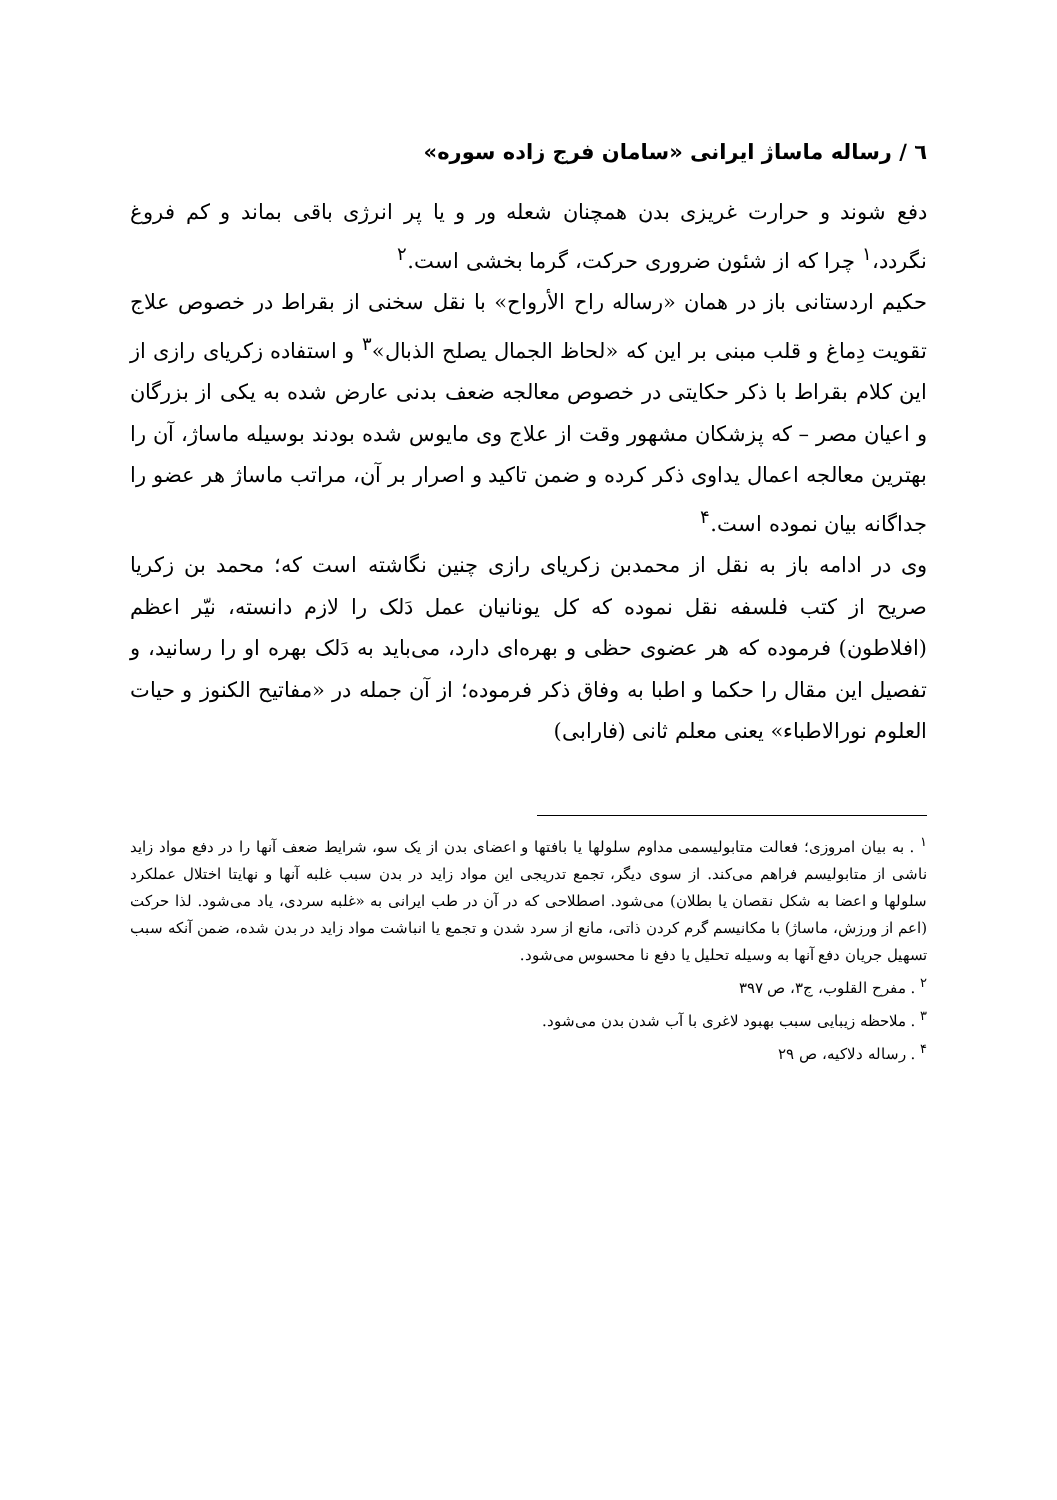٦ / رساله ماساژ ایرانی «سامان فرج زاده سوره»
دفع شوند و حرارت غریزی بدن همچنان شعله ور و یا پر انرژی باقی بماند و کم فروغ نگردد،<sup>۱</sup> چرا که از شئون ضروری حرکت، گرما بخشی است.<sup>۲</sup>
حکیم اردستانی باز در همان «رساله راح الأرواح» با نقل سخنی از بقراط در خصوص علاج تقویت دِماغ و قلب مبنی بر این که «لحاظ الجمال یصلح الذبال»<sup>۳</sup> و استفاده زکریای رازی از این کلام بقراط با ذکر حکایتی در خصوص معالجه ضعف بدنی عارض شده به یکی از بزرگان و اعیان مصر – که پزشکان مشهور وقت از علاج وی مایوس شده بودند بوسیله ماساژ، آن را بهترین معالجه اعمال یداوی ذکر کرده و ضمن تاکید و اصرار بر آن، مراتب ماساژ هر عضو را جداگانه بیان نموده است.<sup>۴</sup>
وی در ادامه باز به نقل از محمدبن زکریای رازی چنین نگاشته است که؛ محمد بن زکریا صریح از کتب فلسفه نقل نموده که کل یونانیان عمل دَلک را لازم دانسته، نیّر اعظم (افلاطون) فرموده که هر عضوی حظی و بهره‌ای دارد، می‌باید به دَلک بهره او را رسانید، و تفصیل این مقال را حکما و اطبا به وفاق ذکر فرموده؛ از آن جمله در «مفاتیح الکنوز و حیات العلوم نورالاطباء» یعنی معلم ثانی (فارابی)
<sup>۱</sup> . به بیان امروزی؛ فعالت متابولیسمی مداوم سلولها یا بافتها و اعضای بدن از یک سو، شرایط ضعف آنها را در دفع مواد زاید ناشی از متابولیسم فراهم می‌کند. از سوی دیگر، تجمع تدریجی این مواد زاید در بدن سبب غلبه آنها و نهایتا اختلال عملکرد سلولها و اعضا به شکل نقصان یا بطلان) می‌شود. اصطلاحی که در آن در طب ایرانی به «غلبه سردی، یاد می‌شود. لذا حرکت (اعم از ورزش، ماساژ) با مکانیسم گرم کردن ذاتی، مانع از سرد شدن و تجمع یا انباشت مواد زاید در بدن شده، ضمن آنکه سبب تسهیل جریان دفع آنها به وسیله تحلیل یا دفع نا محسوس می‌شود.
<sup>۲</sup> . مفرح القلوب، ج۳، ص ۳۹۷
<sup>۳</sup> . ملاحظه زیبایی سبب بهبود لاغری با آب شدن بدن می‌شود.
<sup>۴</sup> . رساله دلاکیه، ص ۲۹